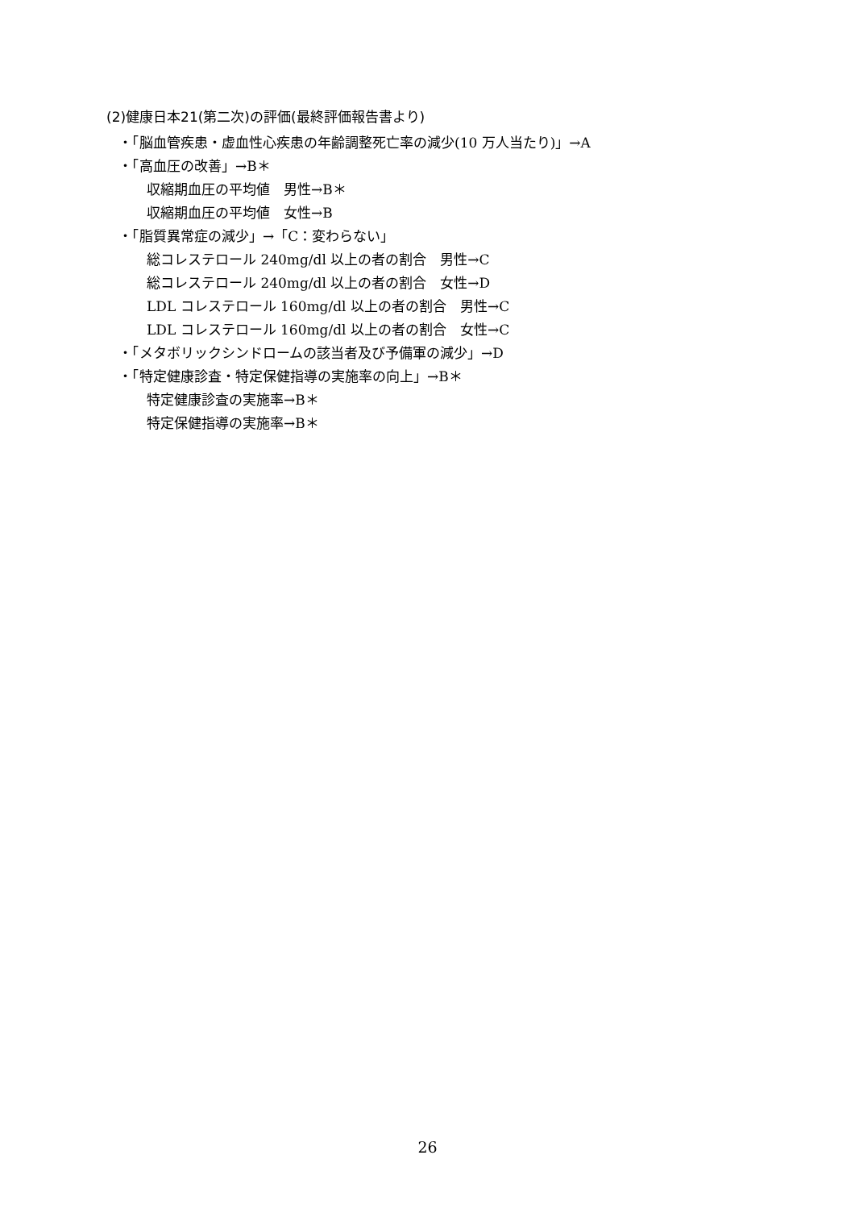(2)健康日本21(第二次)の評価(最終評価報告書より)
・「脳血管疾患・虚血性心疾患の年齢調整死亡率の減少(10 万人当たり)」→A
・「高血圧の改善」→B＊
収縮期血圧の平均値　男性→B＊
収縮期血圧の平均値　女性→B
・「脂質異常症の減少」→「C：変わらない」
総コレステロール 240mg/dl 以上の者の割合　男性→C
総コレステロール 240mg/dl 以上の者の割合　女性→D
LDL コレステロール 160mg/dl 以上の者の割合　男性→C
LDL コレステロール 160mg/dl 以上の者の割合　女性→C
・「メタボリックシンドロームの該当者及び予備軍の減少」→D
・「特定健康診査・特定保健指導の実施率の向上」→B＊
特定健康診査の実施率→B＊
特定保健指導の実施率→B＊
26